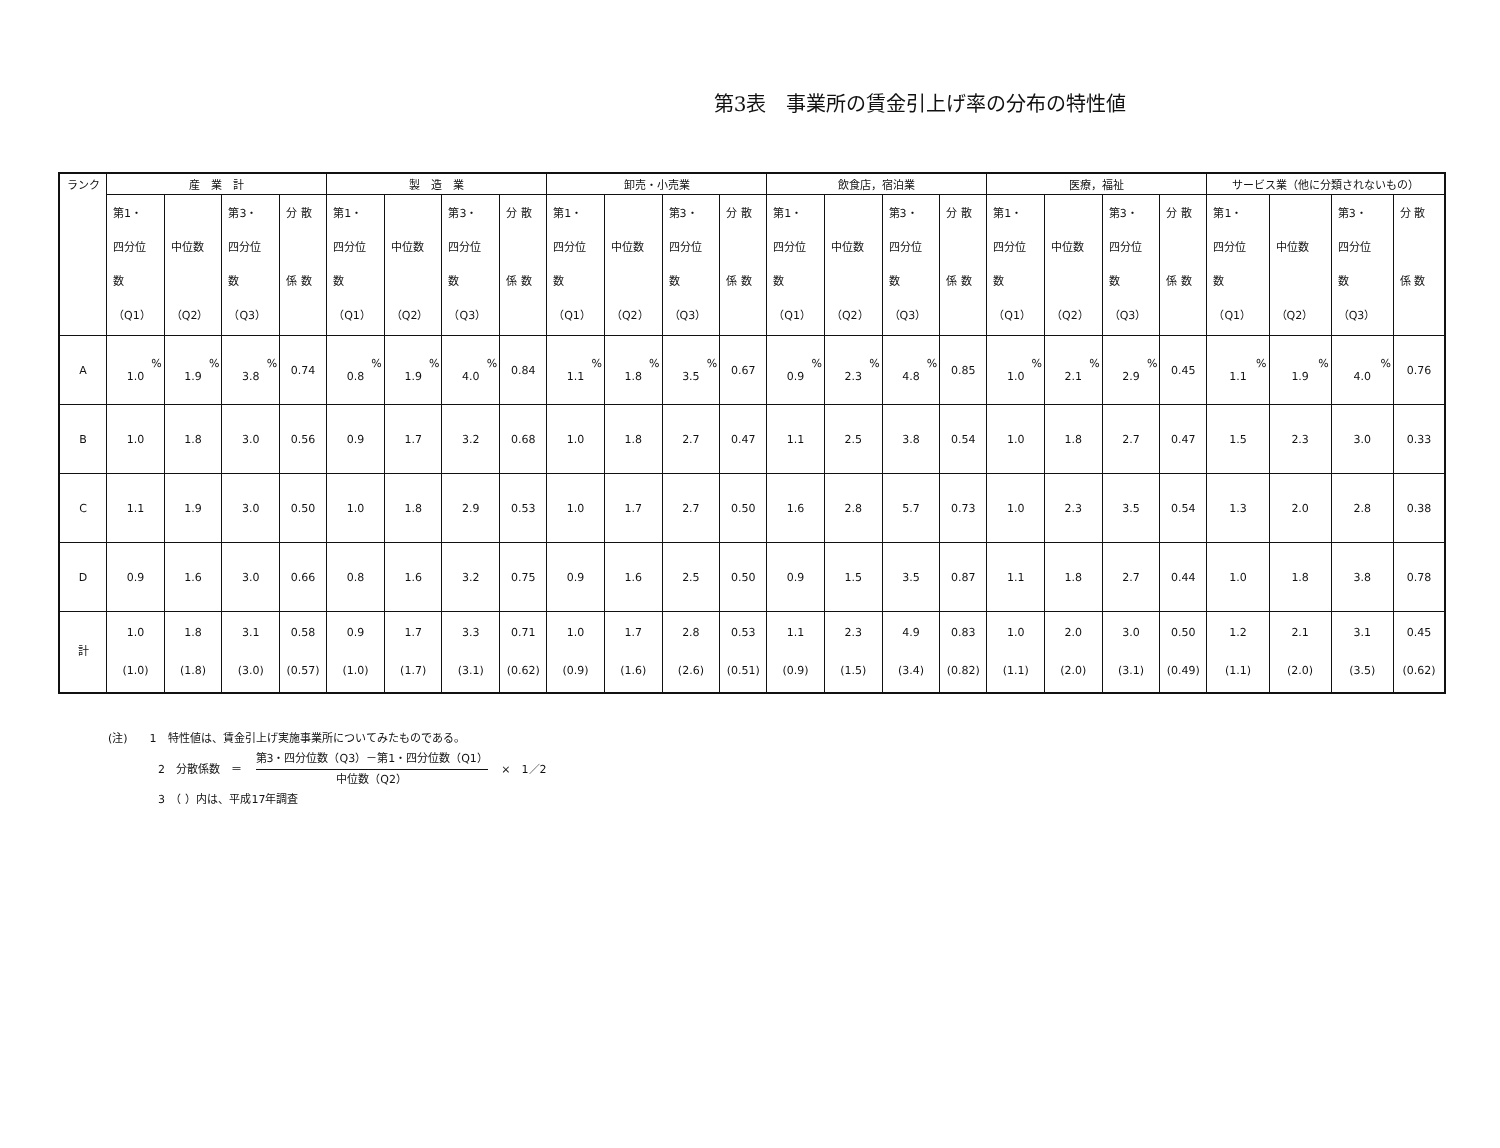第3表　事業所の賃金引上げ率の分布の特性値
| ランク | 産 業 計 | | | | 製 造 業 | | | | 卸売・小売業 | | | | 飲食店，宿泊業 | | | | 医療，福祉 | | | | サービス業（他に分類されないもの） | | | |
| --- | --- | --- | --- | --- | --- | --- | --- | --- | --- | --- | --- | --- | --- | --- | --- | --- | --- | --- | --- | --- | --- | --- | --- | --- |
| | 第1・ 四分位 数 （Q1） | 中位数 （Q2） | 第3・ 四分位 数 （Q3） | 分 散 係 数 | 第1・ 四分位 数 （Q1） | 中位数 （Q2） | 第3・ 四分位 数 （Q3） | 分 散 係 数 | 第1・ 四分位 数 （Q1） | 中位数 （Q2） | 第3・ 四分位 数 （Q3） | 分 散 係 数 | 第1・ 四分位 数 （Q1） | 中位数 （Q2） | 第3・ 四分位 数 （Q3） | 分 散 係 数 | 第1・ 四分位 数 （Q1） | 中位数 （Q2） | 第3・ 四分位 数 （Q3） | 分 散 係 数 | 第1・ 四分位 数 （Q1） | 中位数 （Q2） | 第3・ 四分位 数 （Q3） | 分 散 係 数 |
| A | % 1.0 | % 1.9 | % 3.8 | 0.74 | % 0.8 | % 1.9 | % 4.0 | 0.84 | % 1.1 | % 1.8 | % 3.5 | 0.67 | % 0.9 | % 2.3 | % 4.8 | 0.85 | % 1.0 | % 2.1 | % 2.9 | 0.45 | % 1.1 | % 1.9 | % 4.0 | 0.76 |
| B | 1.0 | 1.8 | 3.0 | 0.56 | 0.9 | 1.7 | 3.2 | 0.68 | 1.0 | 1.8 | 2.7 | 0.47 | 1.1 | 2.5 | 3.8 | 0.54 | 1.0 | 1.8 | 2.7 | 0.47 | 1.5 | 2.3 | 3.0 | 0.33 |
| C | 1.1 | 1.9 | 3.0 | 0.50 | 1.0 | 1.8 | 2.9 | 0.53 | 1.0 | 1.7 | 2.7 | 0.50 | 1.6 | 2.8 | 5.7 | 0.73 | 1.0 | 2.3 | 3.5 | 0.54 | 1.3 | 2.0 | 2.8 | 0.38 |
| D | 0.9 | 1.6 | 3.0 | 0.66 | 0.8 | 1.6 | 3.2 | 0.75 | 0.9 | 1.6 | 2.5 | 0.50 | 0.9 | 1.5 | 3.5 | 0.87 | 1.1 | 1.8 | 2.7 | 0.44 | 1.0 | 1.8 | 3.8 | 0.78 |
| 計 | 1.0 (1.0) | 1.8 (1.8) | 3.1 (3.0) | 0.58 (0.57) | 0.9 (1.0) | 1.7 (1.7) | 3.3 (3.1) | 0.71 (0.62) | 1.0 (0.9) | 1.7 (1.6) | 2.8 (2.6) | 0.53 (0.51) | 1.1 (0.9) | 2.3 (1.5) | 4.9 (3.4) | 0.83 (0.82) | 1.0 (1.1) | 2.0 (2.0) | 3.0 (3.1) | 0.50 (0.49) | 1.2 (1.1) | 2.1 (2.0) | 3.1 (3.5) | 0.45 (0.62) |
(注)　　1　特性値は、賃金引上げ実施事業所についてみたものである。
2　分散係数　＝ 第3・四分位数（Q3）－第1・四分位数（Q1） 中位数（Q2） ×　1／2
3　（ ）内は、平成17年調査